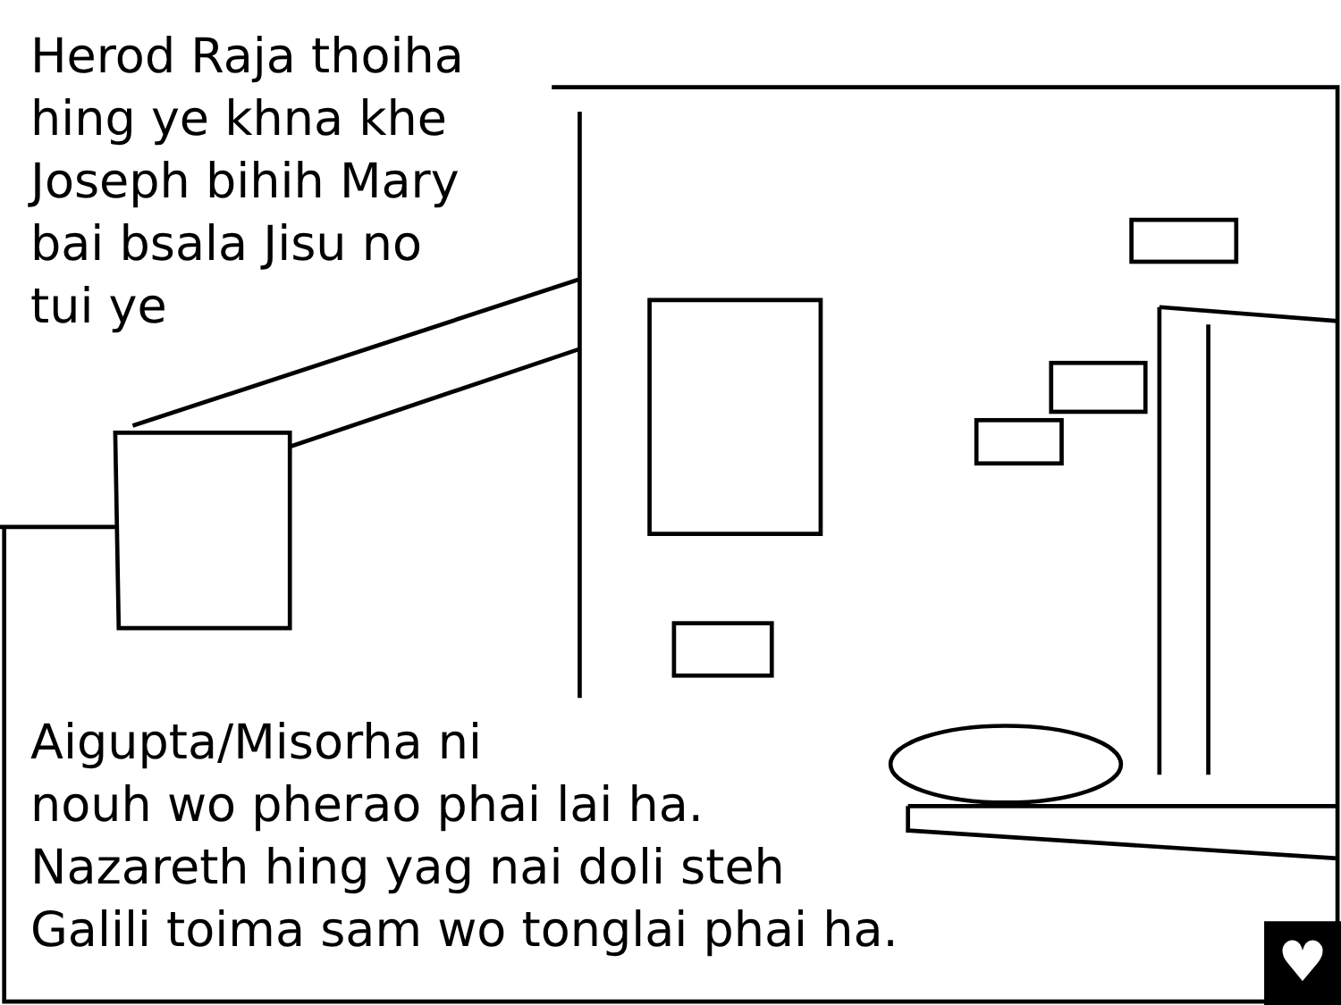♥
Herod Raja thoiha hing ye khna khe Joseph bihih Mary bai bsala Jisu no tui ye
Aigupta/Misorha ni
nouh wo pherao phai lai ha.
Nazareth hing yag nai doli steh
Galili toima sam wo tonglai phai ha.